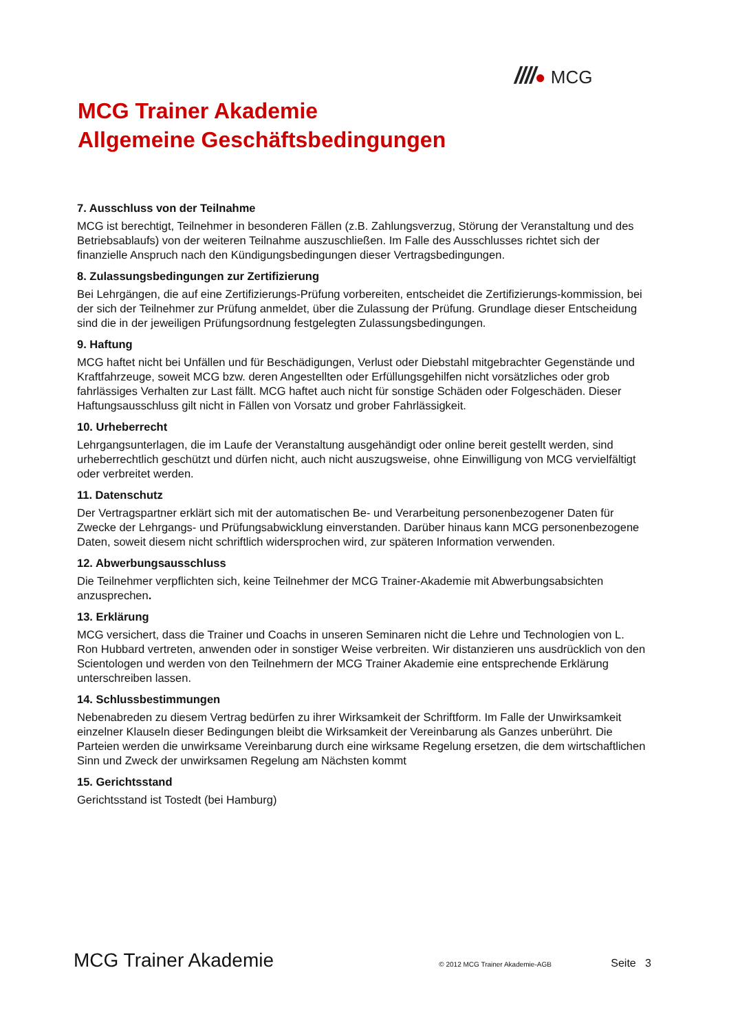////● MCG
MCG Trainer Akademie
Allgemeine Geschäftsbedingungen
7. Ausschluss von der Teilnahme
MCG ist berechtigt, Teilnehmer in besonderen Fällen (z.B. Zahlungsverzug, Störung der Veranstaltung und des Betriebsablaufs) von der weiteren Teilnahme auszuschließen. Im Falle des Ausschlusses richtet sich der finanzielle Anspruch nach den Kündigungsbedingungen dieser Vertragsbedingungen.
8. Zulassungsbedingungen zur Zertifizierung
Bei Lehrgängen, die auf eine Zertifizierungs-Prüfung vorbereiten, entscheidet die Zertifizierungs-kommission, bei der sich der Teilnehmer zur Prüfung anmeldet, über die Zulassung der Prüfung. Grundlage dieser Entscheidung sind die in der jeweiligen Prüfungsordnung festgelegten Zulassungsbedingungen.
9. Haftung
MCG haftet nicht bei Unfällen und für Beschädigungen, Verlust oder Diebstahl mitgebrachter Gegenstände und Kraftfahrzeuge, soweit MCG bzw. deren Angestellten oder Erfüllungsgehilfen nicht vorsätzliches oder grob fahrlässiges Verhalten zur Last fällt. MCG haftet auch nicht für sonstige Schäden oder Folgeschäden. Dieser Haftungsausschluss gilt nicht in Fällen von Vorsatz und grober Fahrlässigkeit.
10. Urheberrecht
Lehrgangsunterlagen, die im Laufe der Veranstaltung ausgehändigt oder online bereit gestellt werden, sind urheberrechtlich geschützt und dürfen nicht, auch nicht auszugsweise, ohne Einwilligung von MCG vervielfältigt oder verbreitet werden.
11. Datenschutz
Der Vertragspartner erklärt sich mit der automatischen Be- und Verarbeitung personenbezogener Daten für Zwecke der Lehrgangs- und Prüfungsabwicklung einverstanden. Darüber hinaus kann MCG personenbezogene Daten, soweit diesem nicht schriftlich widersprochen wird, zur späteren Information verwenden.
12. Abwerbungsausschluss
Die Teilnehmer verpflichten sich, keine Teilnehmer der MCG Trainer-Akademie mit Abwerbungsabsichten anzusprechen.
13. Erklärung
MCG versichert, dass die Trainer und Coachs in unseren Seminaren nicht die Lehre und Technologien von L. Ron Hubbard vertreten, anwenden oder in sonstiger Weise verbreiten. Wir distanzieren uns ausdrücklich von den Scientologen und werden von den Teilnehmern der MCG Trainer Akademie eine entsprechende Erklärung unterschreiben lassen.
14. Schlussbestimmungen
Nebenabreden zu diesem Vertrag bedürfen zu ihrer Wirksamkeit der Schriftform. Im Falle der Unwirksamkeit einzelner Klauseln dieser Bedingungen bleibt die Wirksamkeit der Vereinbarung als Ganzes unberührt. Die Parteien werden die unwirksame Vereinbarung durch eine wirksame Regelung ersetzen, die dem wirtschaftlichen Sinn und Zweck der unwirksamen Regelung am Nächsten kommt
15. Gerichtsstand
Gerichtsstand ist Tostedt (bei Hamburg)
MCG Trainer Akademie
© 2012 MCG Trainer Akademie-AGB
Seite 3